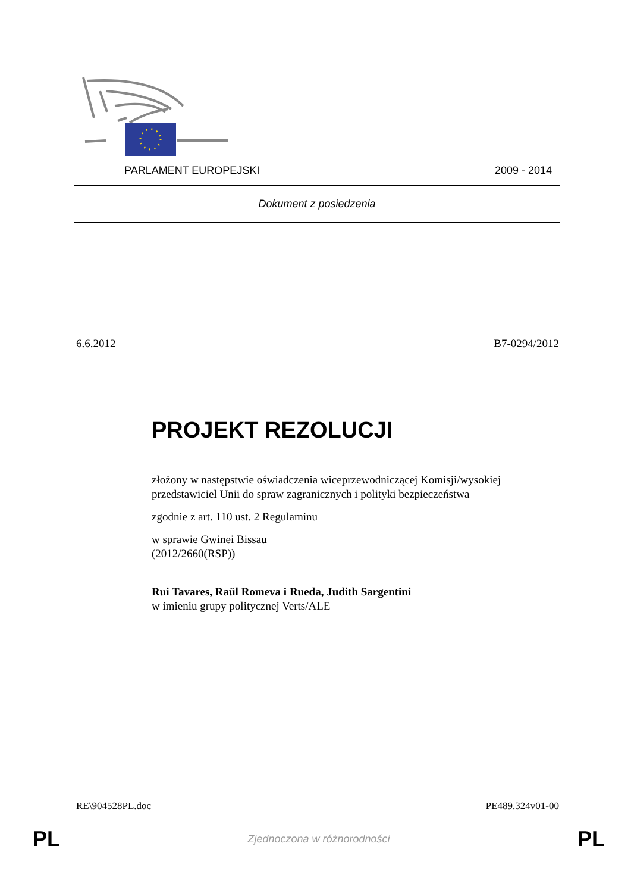PARLAMENT EUROPEJSKI 2009 - 2014
Dokument z posiedzenia
6.6.2012 B7-0294/2012
PROJEKT REZOLUCJI
złożony w następstwie oświadczenia wiceprzewodniczącej Komisji/wysokiej przedstawiciel Unii do spraw zagranicznych i polityki bezpieczeństwa
zgodnie z art. 110 ust. 2 Regulaminu
w sprawie Gwinei Bissau
(2012/2660(RSP))
Rui Tavares, Raül Romeva i Rueda, Judith Sargentini
w imieniu grupy politycznej Verts/ALE
RE\904528PL.doc PE489.324v01-00
PL Zjednoczona w różnorodności PL